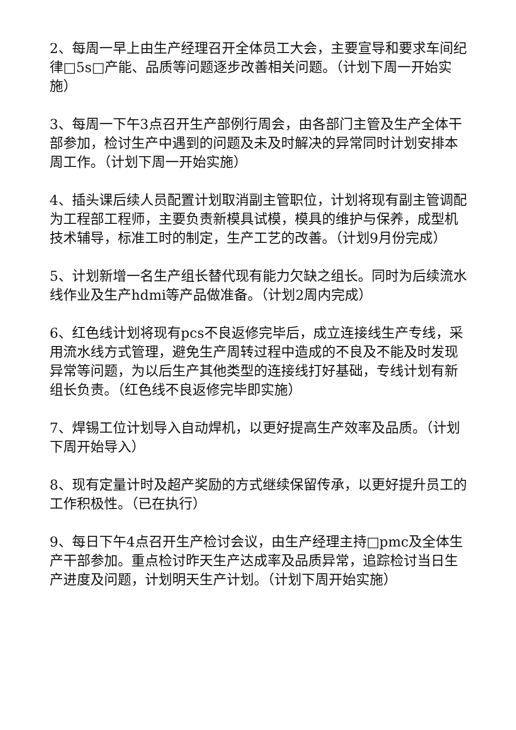2、每周一早上由生产经理召开全体员工大会，主要宣导和要求车间纪律□5s□产能、品质等问题逐步改善相关问题。（计划下周一开始实施）
3、每周一下午3点召开生产部例行周会，由各部门主管及生产全体干部参加，检讨生产中遇到的问题及未及时解决的异常同时计划安排本周工作。（计划下周一开始实施）
4、插头课后续人员配置计划取消副主管职位，计划将现有副主管调配为工程部工程师，主要负责新模具试模，模具的维护与保养，成型机技术辅导，标准工时的制定，生产工艺的改善。（计划9月份完成）
5、计划新增一名生产组长替代现有能力欠缺之组长。同时为后续流水线作业及生产hdmi等产品做准备。（计划2周内完成）
6、红色线计划将现有pcs不良返修完毕后，成立连接线生产专线，采用流水线方式管理，避免生产周转过程中造成的不良及不能及时发现异常等问题，为以后生产其他类型的连接线打好基础，专线计划有新组长负责。（红色线不良返修完毕即实施）
7、焊锡工位计划导入自动焊机，以更好提高生产效率及品质。（计划下周开始导入）
8、现有定量计时及超产奖励的方式继续保留传承，以更好提升员工的工作积极性。（已在执行）
9、每日下午4点召开生产检讨会议，由生产经理主持□pmc及全体生产干部参加。重点检讨昨天生产达成率及品质异常，追踪检讨当日生产进度及问题，计划明天生产计划。（计划下周开始实施）